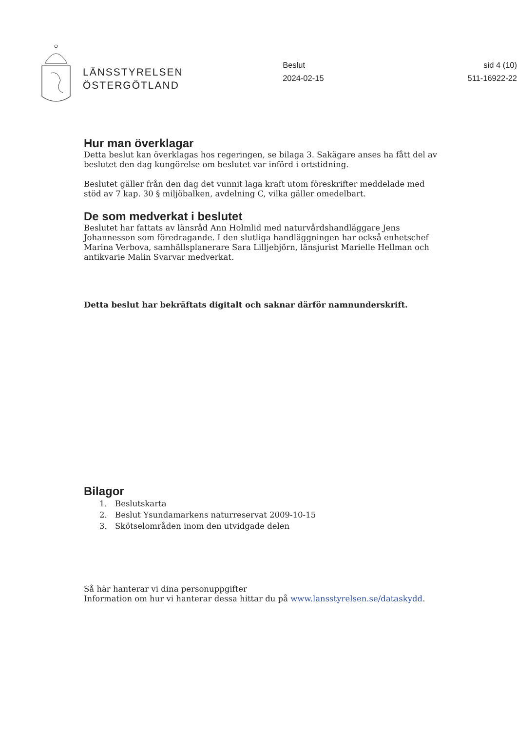LÄNSSTYRELSEN
ÖSTERGÖTLAND
Beslut
2024-02-15
sid 4 (10)
511-16922-22
Hur man överklagar
Detta beslut kan överklagas hos regeringen, se bilaga 3. Sakägare anses ha fått del av beslutet den dag kungörelse om beslutet var införd i ortstidning.
Beslutet gäller från den dag det vunnit laga kraft utom föreskrifter meddelade med stöd av 7 kap. 30 § miljöbalken, avdelning C, vilka gäller omedelbart.
De som medverkat i beslutet
Beslutet har fattats av länsråd Ann Holmlid med naturvårdshandläggare Jens Johannesson som föredragande. I den slutliga handläggningen har också enhetschef Marina Verbova, samhällsplanerare Sara Lilljebjörn, länsjurist Marielle Hellman och antikvarie Malin Svarvar medverkat.
Detta beslut har bekräftats digitalt och saknar därför namnunderskrift.
Bilagor
1. Beslutskarta
2. Beslut Ysundamarkens naturreservat 2009-10-15
3. Skötselområden inom den utvidgade delen
Så här hanterar vi dina personuppgifter
Information om hur vi hanterar dessa hittar du på www.lansstyrelsen.se/dataskydd.